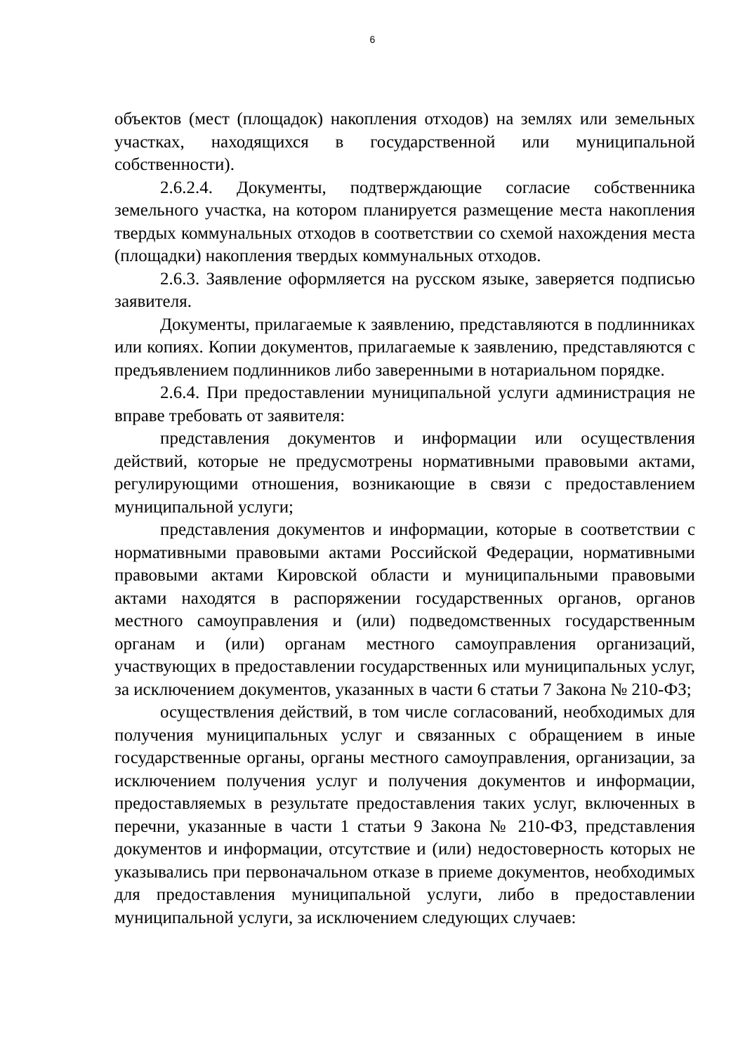6
объектов (мест (площадок) накопления отходов) на землях или земельных участках, находящихся в государственной или муниципальной собственности).
2.6.2.4. Документы, подтверждающие согласие собственника земельного участка, на котором планируется размещение места накопления твердых коммунальных отходов в соответствии со схемой нахождения места (площадки) накопления твердых коммунальных отходов.
2.6.3. Заявление оформляется на русском языке, заверяется подписью заявителя.
Документы, прилагаемые к заявлению, представляются в подлинниках или копиях. Копии документов, прилагаемые к заявлению, представляются с предъявлением подлинников либо заверенными в нотариальном порядке.
2.6.4. При предоставлении муниципальной услуги администрация не вправе требовать от заявителя:
представления документов и информации или осуществления действий, которые не предусмотрены нормативными правовыми актами, регулирующими отношения, возникающие в связи с предоставлением муниципальной услуги;
представления документов и информации, которые в соответствии с нормативными правовыми актами Российской Федерации, нормативными правовыми актами Кировской области и муниципальными правовыми актами находятся в распоряжении государственных органов, органов местного самоуправления и (или) подведомственных государственным органам и (или) органам местного самоуправления организаций, участвующих в предоставлении государственных или муниципальных услуг, за исключением документов, указанных в части 6 статьи 7 Закона № 210-ФЗ;
осуществления действий, в том числе согласований, необходимых для получения муниципальных услуг и связанных с обращением в иные государственные органы, органы местного самоуправления, организации, за исключением получения услуг и получения документов и информации, предоставляемых в результате предоставления таких услуг, включенных в перечни, указанные в части 1 статьи 9 Закона № 210-ФЗ, представления документов и информации, отсутствие и (или) недостоверность которых не указывались при первоначальном отказе в приеме документов, необходимых для предоставления муниципальной услуги, либо в предоставлении муниципальной услуги, за исключением следующих случаев: